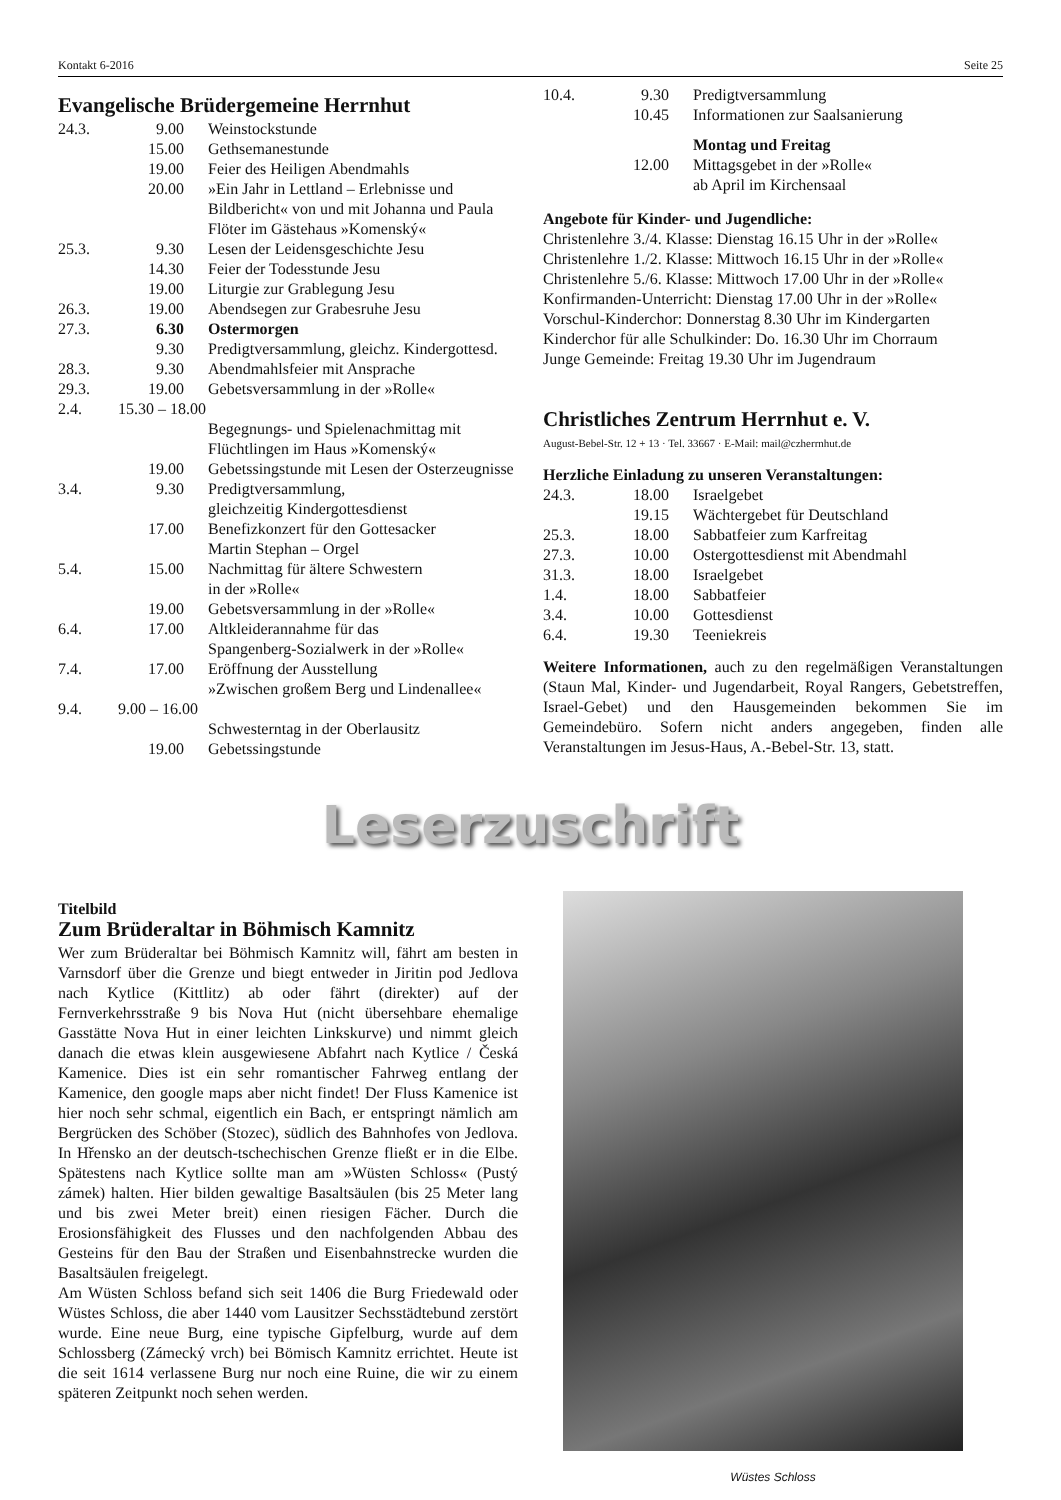Kontakt 6-2016 Seite 25
Evangelische Brüdergemeine Herrnhut
| 24.3. | 9.00 | Weinstockstunde |
| | 15.00 | Gethsemanestunde |
| | 19.00 | Feier des Heiligen Abendmahls |
| | 20.00 | »Ein Jahr in Lettland – Erlebnisse und Bildbericht« von und mit Johanna und Paula Flöter im Gästehaus »Komenský« |
| 25.3. | 9.30 | Lesen der Leidensgeschichte Jesu |
| | 14.30 | Feier der Todesstunde Jesu |
| | 19.00 | Liturgie zur Grablegung Jesu |
| 26.3. | 19.00 | Abendsegen zur Grabesruhe Jesu |
| 27.3. | 6.30 | Ostermorgen |
| | 9.30 | Predigtversammlung, gleichz. Kindergottesd. |
| 28.3. | 9.30 | Abendmahlsfeier mit Ansprache |
| 29.3. | 19.00 | Gebetsversammlung in der »Rolle« |
| 2.4. | 15.30 – 18.00 | |
| | | Begegnungs- und Spielenachmittag mit Flüchtlingen im Haus »Komenský« |
| | 19.00 | Gebetssingstunde mit Lesen der Osterzeugnisse |
| 3.4. | 9.30 | Predigtversammlung, gleichzeitig Kindergottesdienst |
| | 17.00 | Benefizkonzert für den Gottesacker Martin Stephan – Orgel |
| 5.4. | 15.00 | Nachmittag für ältere Schwestern in der »Rolle« |
| | 19.00 | Gebetsversammlung in der »Rolle« |
| 6.4. | 17.00 | Altkleiderannahme für das Spangenberg-Sozialwerk in der »Rolle« |
| 7.4. | 17.00 | Eröffnung der Ausstellung »Zwischen großem Berg und Lindenallee« |
| 9.4. | 9.00 – 16.00 | |
| | | Schwesterntag in der Oberlausitz |
| | 19.00 | Gebetssingstunde |
| 10.4. | 9.30 | Predigtversammlung |
| | 10.45 | Informationen zur Saalsanierung |
| | | Montag und Freitag |
| | 12.00 | Mittagsgebet in der »Rolle« ab April im Kirchensaal |
Angebote für Kinder- und Jugendliche:
Christenlehre 3./4. Klasse: Dienstag 16.15 Uhr in der »Rolle«
Christenlehre 1./2. Klasse: Mittwoch 16.15 Uhr in der »Rolle«
Christenlehre 5./6. Klasse: Mittwoch 17.00 Uhr in der »Rolle«
Konfirmanden-Unterricht: Dienstag 17.00 Uhr in der »Rolle«
Vorschul-Kinderchor: Donnerstag 8.30 Uhr im Kindergarten
Kinderchor für alle Schulkinder: Do. 16.30 Uhr im Chorraum
Junge Gemeinde: Freitag 19.30 Uhr im Jugendraum
Christliches Zentrum Herrnhut e. V.
August-Bebel-Str. 12 + 13 · Tel. 33667 · E-Mail: mail@czherrnhut.de
Herzliche Einladung zu unseren Veranstaltungen:
| 24.3. | 18.00 | Israelgebet |
| | 19.15 | Wächtergebet für Deutschland |
| 25.3. | 18.00 | Sabbatfeier zum Karfreitag |
| 27.3. | 10.00 | Ostergottesdienst mit Abendmahl |
| 31.3. | 18.00 | Israelgebet |
| 1.4. | 18.00 | Sabbatfeier |
| 3.4. | 10.00 | Gottesdienst |
| 6.4. | 19.30 | Teeniekreis |
Weitere Informationen, auch zu den regelmäßigen Veranstaltungen (Staun Mal, Kinder- und Jugendarbeit, Royal Rangers, Gebetstreffen, Israel-Gebet) und den Hausgemeinden bekommen Sie im Gemeindebüro. Sofern nicht anders angegeben, finden alle Veranstaltungen im Jesus-Haus, A.-Bebel-Str. 13, statt.
Leserzuschrift
Titelbild
Zum Brüderaltar in Böhmisch Kamnitz
Wer zum Brüderaltar bei Böhmisch Kamnitz will, fährt am besten in Varnsdorf über die Grenze und biegt entweder in Jiritin pod Jedlova nach Kytlice (Kittlitz) ab oder fährt (direkter) auf der Fernverkehrsstraße 9 bis Nova Hut (nicht übersehbare ehemalige Gasstätte Nova Hut in einer leichten Linkskurve) und nimmt gleich danach die etwas klein ausgewiesene Abfahrt nach Kytlice / Česká Kamenice. Dies ist ein sehr romantischer Fahrweg entlang der Kamenice, den google maps aber nicht findet! Der Fluss Kamenice ist hier noch sehr schmal, eigentlich ein Bach, er entspringt nämlich am Bergrücken des Schöber (Stozec), südlich des Bahnhofes von Jedlova. In Hřensko an der deutsch-tschechischen Grenze fließt er in die Elbe. Spätestens nach Kytlice sollte man am »Wüsten Schloss« (Pustý zámek) halten. Hier bilden gewaltige Basaltsäulen (bis 25 Meter lang und bis zwei Meter breit) einen riesigen Fächer. Durch die Erosionsfähigkeit des Flusses und den nachfolgenden Abbau des Gesteins für den Bau der Straßen und Eisenbahnstrecke wurden die Basaltsäulen freigelegt.
Am Wüsten Schloss befand sich seit 1406 die Burg Friedewald oder Wüstes Schloss, die aber 1440 vom Lausitzer Sechsstädtebund zerstört wurde. Eine neue Burg, eine typische Gipfelburg, wurde auf dem Schlossberg (Zámecký vrch) bei Bömisch Kamnitz errichtet. Heute ist die seit 1614 verlassene Burg nur noch eine Ruine, die wir zu einem späteren Zeitpunkt noch sehen werden.
Wüstes Schloss